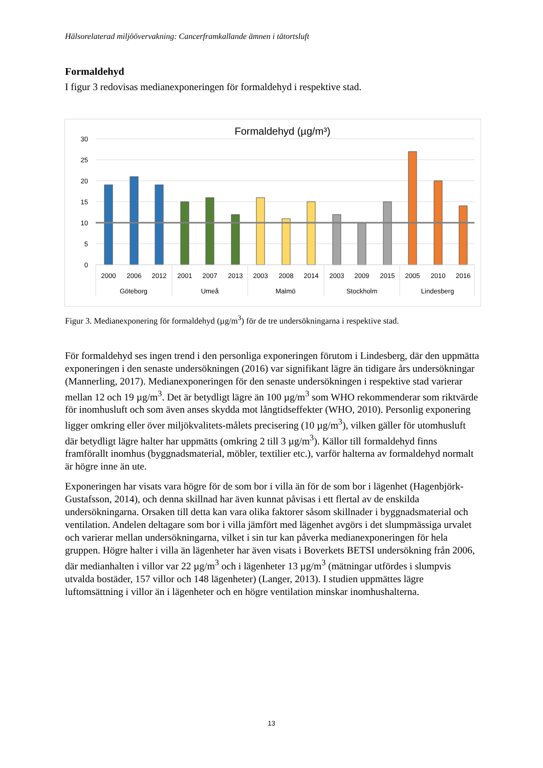Hälsorelaterad miljöövervakning: Cancerframkallande ämnen i tätortsluft
Formaldehyd
I figur 3 redovisas medianexponeringen för formaldehyd i respektive stad.
Formaldehyd (µg/m³)
30
25
20
15
10
5
0
2000
2006
2012
2001
2007
2013
2003
2008
2014
2003
2009
2015
2005
2010
2016
Göteborg
Umeå
Malmö
Stockholm
Lindesberg
Figur 3. Medianexponering för formaldehyd (µg/m<sup>3</sup>) för de tre undersökningarna i respektive stad.
För formaldehyd ses ingen trend i den personliga exponeringen förutom i Lindesberg, där den uppmätta exponeringen i den senaste undersökningen (2016) var signifikant lägre än tidigare års undersökningar (Mannerling, 2017). Medianexponeringen för den senaste undersökningen i respektive stad varierar mellan 12 och 19 µg/m<sup>3</sup>. Det är betydligt lägre än 100 µg/m<sup>3</sup> som WHO rekommenderar som riktvärde för inomhusluft och som även anses skydda mot långtidseffekter (WHO, 2010). Personlig exponering ligger omkring eller över miljökvalitets-målets precisering (10 µg/m<sup>3</sup>), vilken gäller för utomhusluft där betydligt lägre halter har uppmätts (omkring 2 till 3 µg/m<sup>3</sup>). Källor till formaldehyd finns framförallt inomhus (byggnadsmaterial, möbler, textilier etc.), varför halterna av formaldehyd normalt är högre inne än ute.
Exponeringen har visats vara högre för de som bor i villa än för de som bor i lägenhet (Hagenbjörk-Gustafsson, 2014), och denna skillnad har även kunnat påvisas i ett flertal av de enskilda undersökningarna. Orsaken till detta kan vara olika faktorer såsom skillnader i byggnadsmaterial och ventilation. Andelen deltagare som bor i villa jämfört med lägenhet avgörs i det slumpmässiga urvalet och varierar mellan undersökningarna, vilket i sin tur kan påverka medianexponeringen för hela gruppen. Högre halter i villa än lägenheter har även visats i Boverkets BETSI undersökning från 2006, där medianhalten i villor var 22 µg/m<sup>3</sup> och i lägenheter 13 µg/m<sup>3</sup> (mätningar utfördes i slumpvis utvalda bostäder, 157 villor och 148 lägenheter) (Langer, 2013). I studien uppmättes lägre luftomsättning i villor än i lägenheter och en högre ventilation minskar inomhushalterna.
13